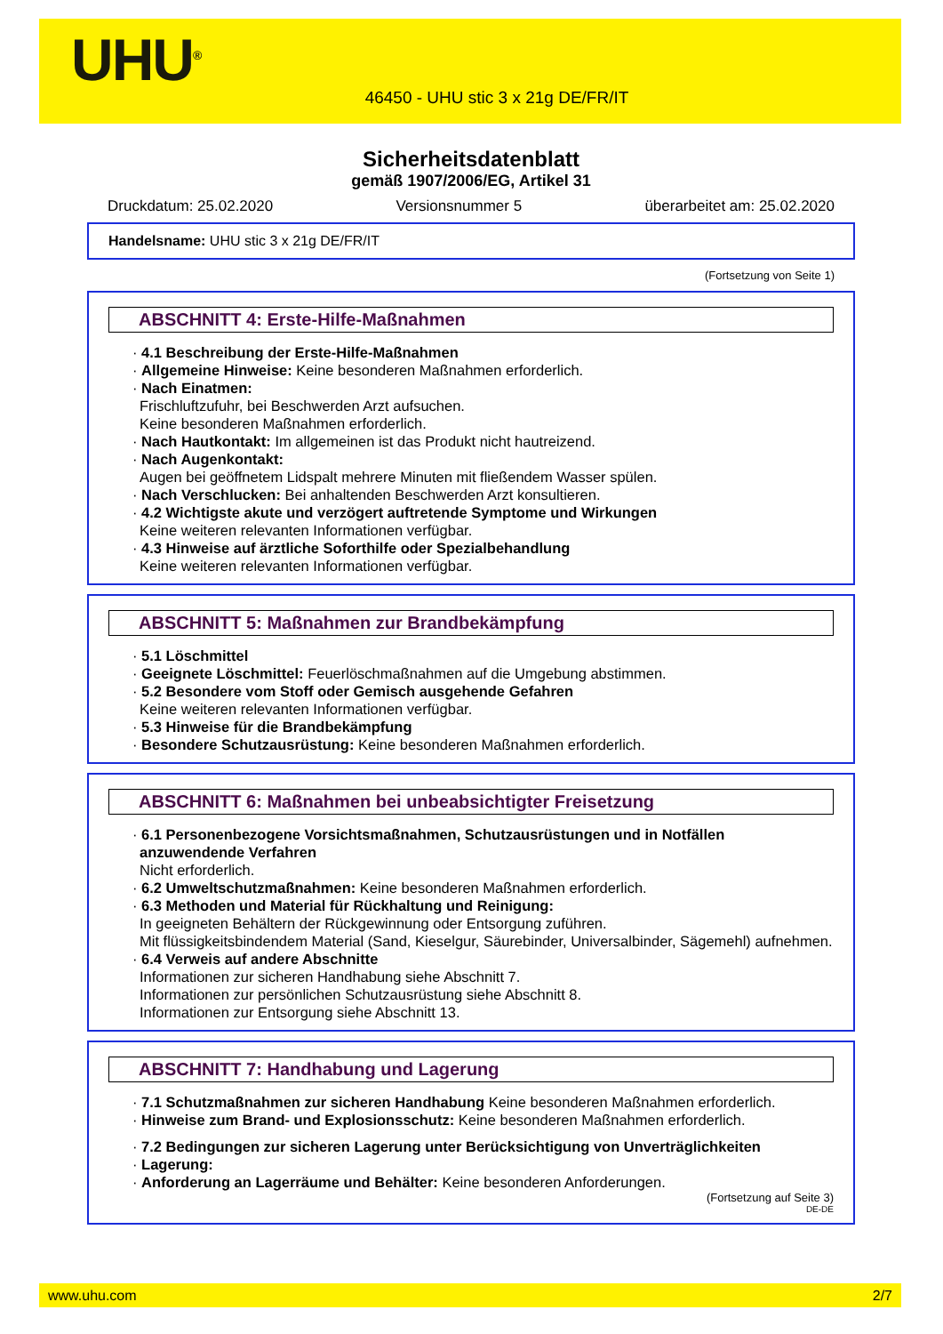UHU<sup>®</sup>
46450 - UHU stic 3 x 21g DE/FR/IT
Sicherheitsdatenblatt
gemäß 1907/2006/EG, Artikel 31
Druckdatum: 25.02.2020 Versionsnummer 5 überarbeitet am: 25.02.2020
Handelsname: UHU stic 3 x 21g DE/FR/IT
(Fortsetzung von Seite 1)
ABSCHNITT 4: Erste-Hilfe-Maßnahmen
· 4.1 Beschreibung der Erste-Hilfe-Maßnahmen
· Allgemeine Hinweise: Keine besonderen Maßnahmen erforderlich.
· Nach Einatmen:
Frischluftzufuhr, bei Beschwerden Arzt aufsuchen.
Keine besonderen Maßnahmen erforderlich.
· Nach Hautkontakt: Im allgemeinen ist das Produkt nicht hautreizend.
· Nach Augenkontakt:
Augen bei geöffnetem Lidspalt mehrere Minuten mit fließendem Wasser spülen.
· Nach Verschlucken: Bei anhaltenden Beschwerden Arzt konsultieren.
· 4.2 Wichtigste akute und verzögert auftretende Symptome und Wirkungen
Keine weiteren relevanten Informationen verfügbar.
· 4.3 Hinweise auf ärztliche Soforthilfe oder Spezialbehandlung
Keine weiteren relevanten Informationen verfügbar.
ABSCHNITT 5: Maßnahmen zur Brandbekämpfung
· 5.1 Löschmittel
· Geeignete Löschmittel: Feuerlöschmaßnahmen auf die Umgebung abstimmen.
· 5.2 Besondere vom Stoff oder Gemisch ausgehende Gefahren
Keine weiteren relevanten Informationen verfügbar.
· 5.3 Hinweise für die Brandbekämpfung
· Besondere Schutzausrüstung: Keine besonderen Maßnahmen erforderlich.
ABSCHNITT 6: Maßnahmen bei unbeabsichtigter Freisetzung
· 6.1 Personenbezogene Vorsichtsmaßnahmen, Schutzausrüstungen und in Notfällen anzuwendende Verfahren
Nicht erforderlich.
· 6.2 Umweltschutzmaßnahmen: Keine besonderen Maßnahmen erforderlich.
· 6.3 Methoden und Material für Rückhaltung und Reinigung:
In geeigneten Behältern der Rückgewinnung oder Entsorgung zuführen.
Mit flüssigkeitsbindendem Material (Sand, Kieselgur, Säurebinder, Universalbinder, Sägemehl) aufnehmen.
· 6.4 Verweis auf andere Abschnitte
Informationen zur sicheren Handhabung siehe Abschnitt 7.
Informationen zur persönlichen Schutzausrüstung siehe Abschnitt 8.
Informationen zur Entsorgung siehe Abschnitt 13.
ABSCHNITT 7: Handhabung und Lagerung
· 7.1 Schutzmaßnahmen zur sicheren Handhabung Keine besonderen Maßnahmen erforderlich.
· Hinweise zum Brand- und Explosionsschutz: Keine besonderen Maßnahmen erforderlich.
· 7.2 Bedingungen zur sicheren Lagerung unter Berücksichtigung von Unverträglichkeiten
· Lagerung:
· Anforderung an Lagerräume und Behälter: Keine besonderen Anforderungen.
(Fortsetzung auf Seite 3)
DE-DE
www.uhu.com 2/7